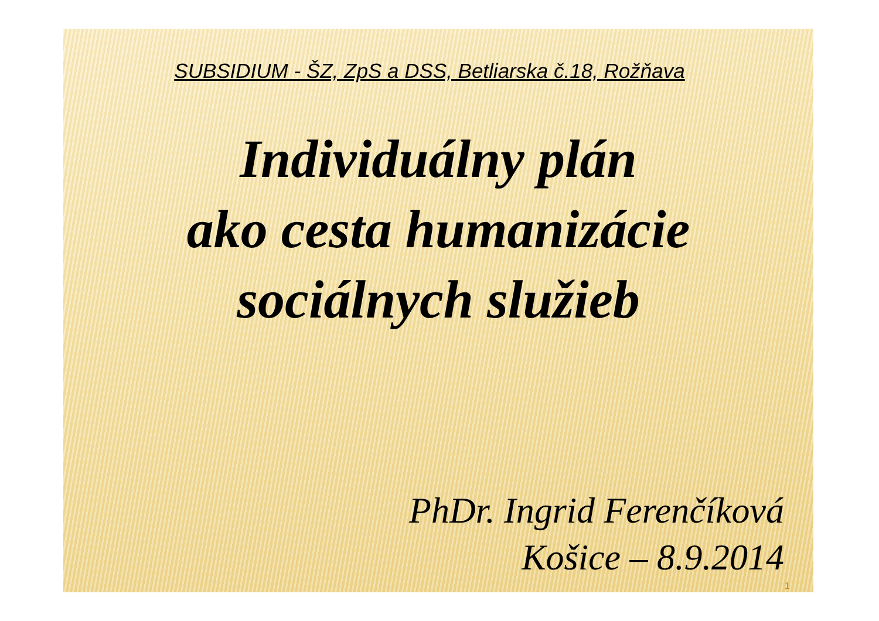SUBSIDIUM - ŠZ, ZpS a DSS, Betliarska č.18, Rožňava
Individuálny plán
ako cesta humanizácie
sociálnych služieb
PhDr. Ingrid Ferenčíková
Košice – 8.9.2014
1